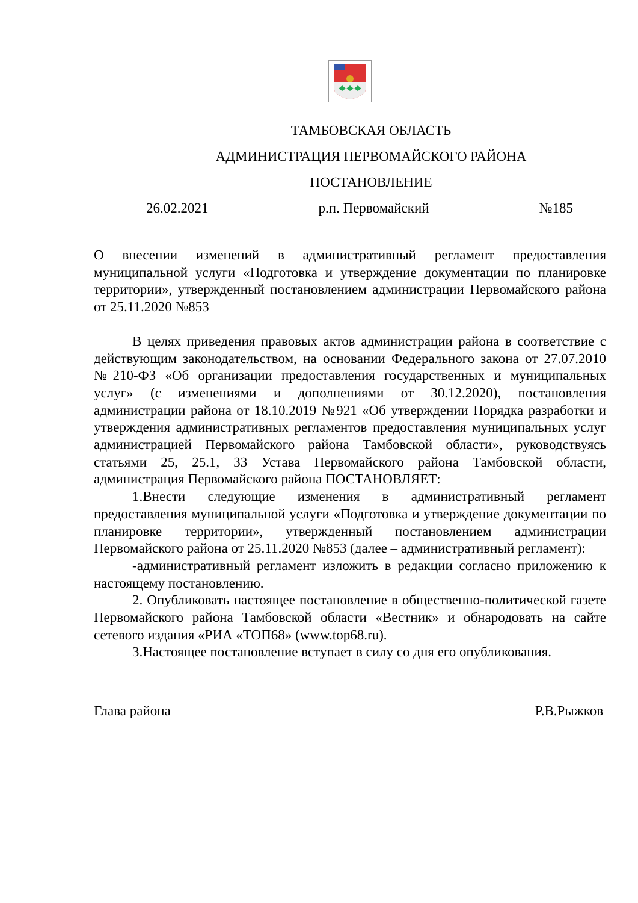ТАМБОВСКАЯ ОБЛАСТЬ
АДМИНИСТРАЦИЯ ПЕРВОМАЙСКОГО РАЙОНА
ПОСТАНОВЛЕНИЕ
26.02.2021 р.п. Первомайский №185
О внесении изменений в административный регламент предоставления муниципальной услуги «Подготовка и утверждение документации по планировке территории», утвержденный постановлением администрации Первомайского района от 25.11.2020 №853
В целях приведения правовых актов администрации района в соответствие с действующим законодательством, на основании Федерального закона от 27.07.2010 №210-ФЗ «Об организации предоставления государственных и муниципальных услуг» (с изменениями и дополнениями от 30.12.2020), постановления администрации района от 18.10.2019 №921 «Об утверждении Порядка разработки и утверждения административных регламентов предоставления муниципальных услуг администрацией Первомайского района Тамбовской области», руководствуясь статьями 25, 25.1, 33 Устава Первомайского района Тамбовской области, администрация Первомайского района ПОСТАНОВЛЯЕТ:
1.Внести следующие изменения в административный регламент предоставления муниципальной услуги «Подготовка и утверждение документации по планировке территории», утвержденный постановлением администрации Первомайского района от 25.11.2020 №853 (далее – административный регламент):
-административный регламент изложить в редакции согласно приложению к настоящему постановлению.
2. Опубликовать настоящее постановление в общественно-политической газете Первомайского района Тамбовской области «Вестник» и обнародовать на сайте сетевого издания «РИА «ТОП68» (www.top68.ru).
3.Настоящее постановление вступает в силу со дня его опубликования.
Глава района Р.В.Рыжков